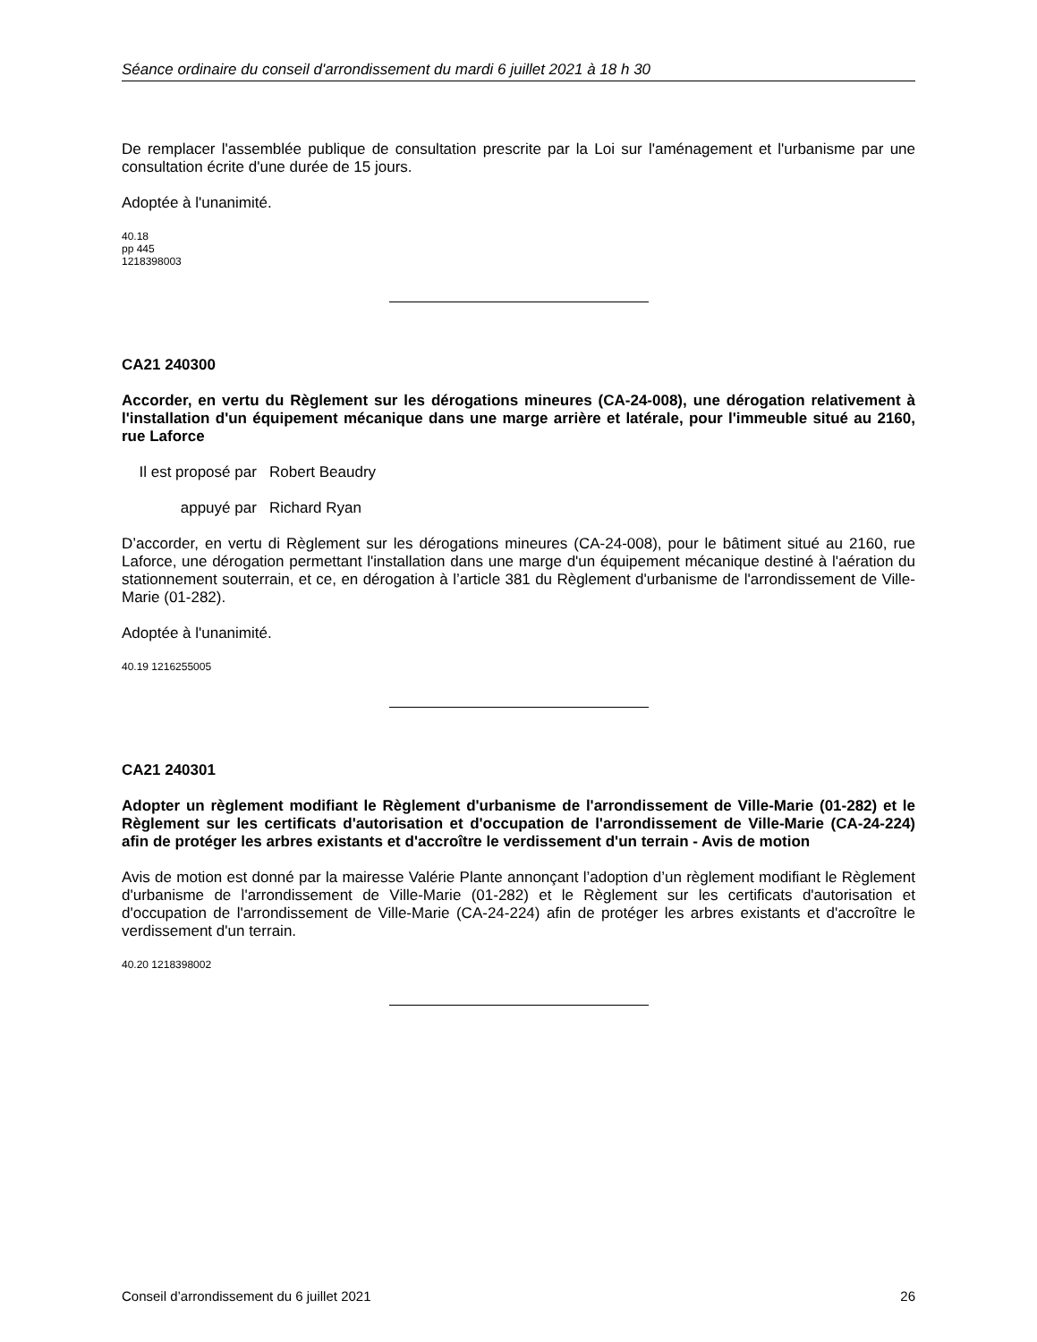Séance ordinaire du conseil d'arrondissement du mardi 6 juillet 2021 à 18 h 30
De remplacer l'assemblée publique de consultation prescrite par la Loi sur l'aménagement et l'urbanisme par une consultation écrite d'une durée de 15 jours.
Adoptée à l'unanimité.
40.18
pp 445
1218398003
CA21 240300
Accorder, en vertu du Règlement sur les dérogations mineures (CA-24-008), une dérogation relativement à l'installation d'un équipement mécanique dans une marge arrière et latérale, pour l'immeuble situé au 2160, rue Laforce
Il est proposé par Robert Beaudry
appuyé par Richard Ryan
D’accorder, en vertu di Règlement sur les dérogations mineures (CA-24-008), pour le bâtiment situé au 2160, rue Laforce, une dérogation permettant l'installation dans une marge d'un équipement mécanique destiné à l'aération du stationnement souterrain, et ce, en dérogation à l’article 381 du Règlement d'urbanisme de l'arrondissement de Ville-Marie (01-282).
Adoptée à l'unanimité.
40.19 1216255005
CA21 240301
Adopter un règlement modifiant le Règlement d'urbanisme de l'arrondissement de Ville-Marie (01-282) et le Règlement sur les certificats d'autorisation et d'occupation de l'arrondissement de Ville-Marie (CA-24-224) afin de protéger les arbres existants et d'accroître le verdissement d'un terrain - Avis de motion
Avis de motion est donné par la mairesse Valérie Plante annonçant l’adoption d’un règlement modifiant le Règlement d'urbanisme de l'arrondissement de Ville-Marie (01-282) et le Règlement sur les certificats d'autorisation et d'occupation de l'arrondissement de Ville-Marie (CA-24-224) afin de protéger les arbres existants et d'accroître le verdissement d'un terrain.
40.20 1218398002
Conseil d’arrondissement du 6 juillet 2021 26